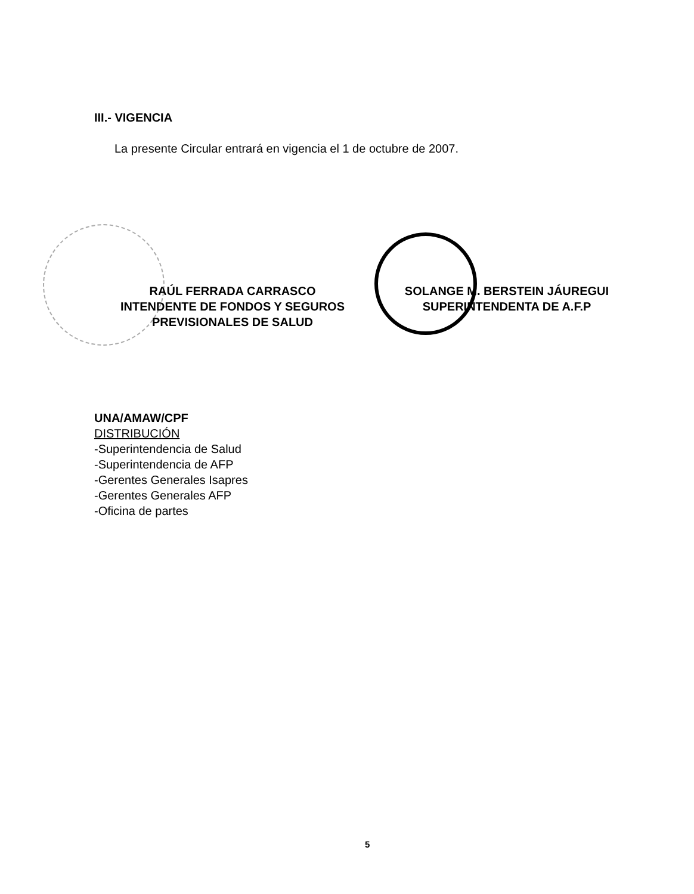III.- VIGENCIA
La presente Circular entrará en vigencia el 1 de octubre de 2007.
RAÚL FERRADA CARRASCO
INTENDENTE DE FONDOS Y SEGUROS
PREVISIONALES DE SALUD
SOLANGE M. BERSTEIN JÁUREGUI
SUPERINTENDENTA DE A.F.P
UNA/AMAW/CPF
DISTRIBUCIÓN
-Superintendencia de Salud
-Superintendencia de AFP
-Gerentes Generales Isapres
-Gerentes Generales AFP
-Oficina de partes
5